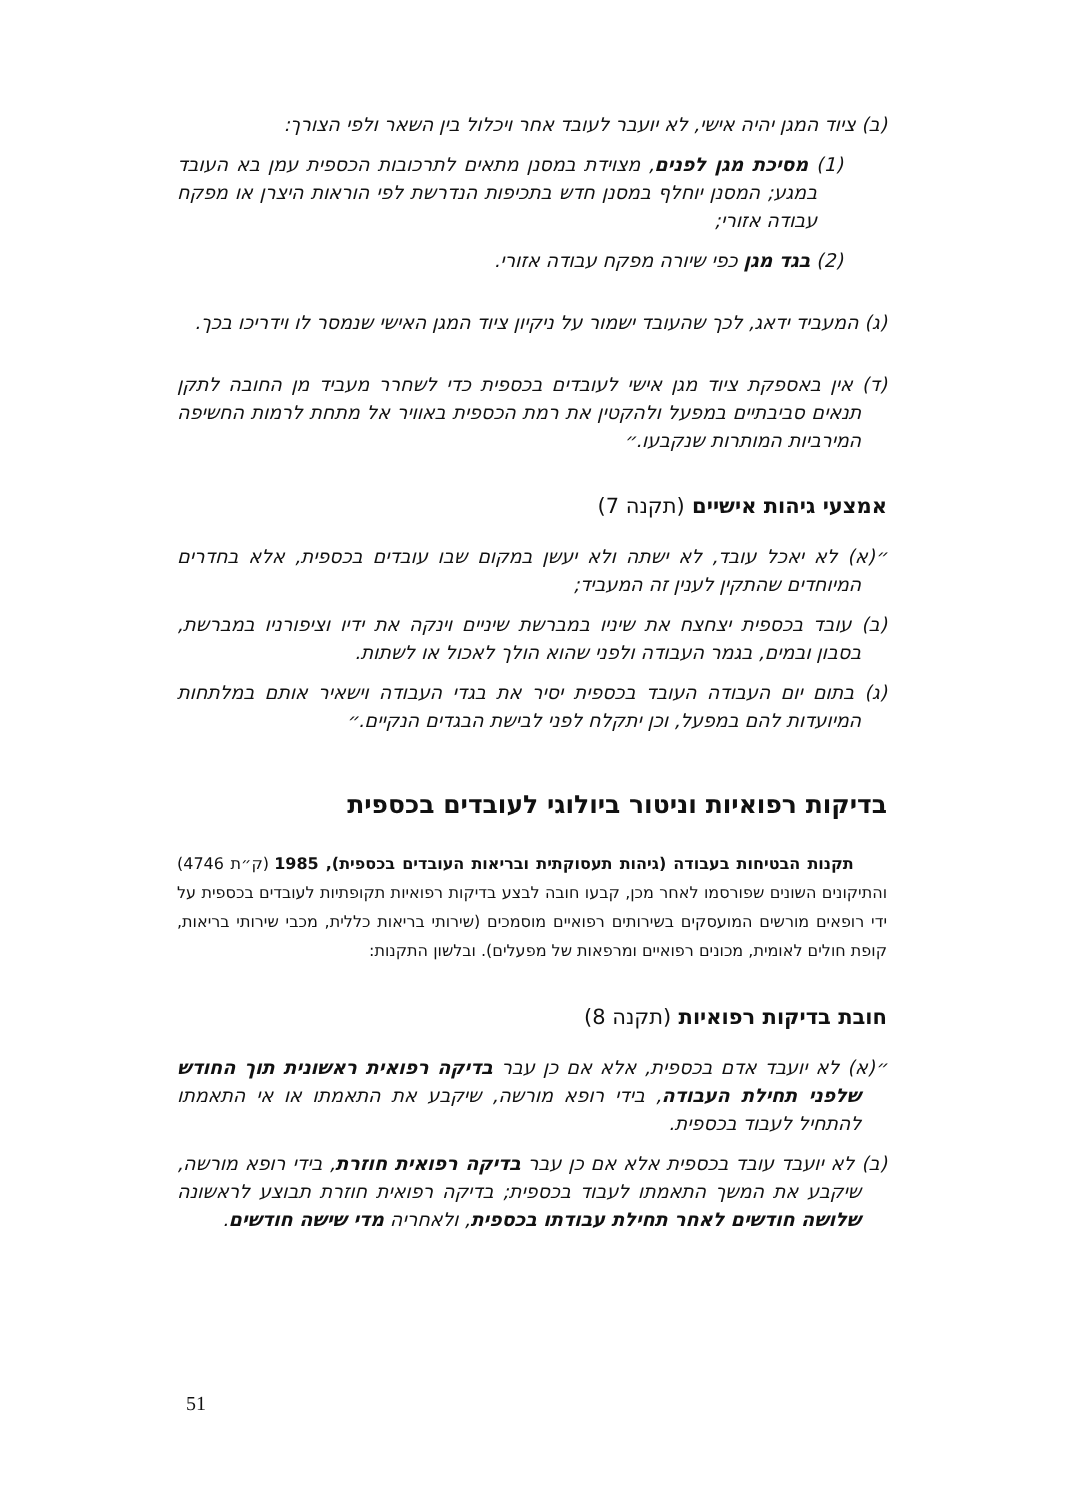(ב) ציוד המגן יהיה אישי, לא יועבר לעובד אחר ויכלול בין השאר ולפי הצורך:
(1) מסיכת מגן לפנים, מצוידת במסנן מתאים לתרכובות הכספית עמן בא העובד במגע; המסנן יוחלף במסנן חדש בתכיפות הנדרשת לפי הוראות היצרן או מפקח עבודה אזורי;
(2) בגד מגן כפי שיורה מפקח עבודה אזורי.
(ג) המעביד ידאג, לכך שהעובד ישמור על ניקיון ציוד המגן האישי שנמסר לו וידריכו בכך.
(ד) אין באספקת ציוד מגן אישי לעובדים בכספית כדי לשחרר מעביד מן החובה לתקן תנאים סביבתיים במפעל ולהקטין את רמת הכספית באוויר אל מתחת לרמות החשיפה המירביות המותרות שנקבעו.״
אמצעי גיהות אישיים (תקנה 7)
״(א) לא יאכל עובד, לא ישתה ולא יעשן במקום שבו עובדים בכספית, אלא בחדרים המיוחדים שהתקין לענין זה המעביד;
(ב) עובד בכספית יצחצח את שיניו במברשת שיניים וינקה את ידיו וציפורניו במברשת, בסבון ובמים, בגמר העבודה ולפני שהוא הולך לאכול או לשתות.
(ג) בתום יום העבודה העובד בכספית יסיר את בגדי העבודה וישאיר אותם במלתחות המיועדות להם במפעל, וכן יתקלח לפני לבישת הבגדים הנקיים.״
בדיקות רפואיות וניטור ביולוגי לעובדים בכספית
תקנות הבטיחות בעבודה (גיהות תעסוקתית ובריאות העובדים בכספית), 1985 (ק״ת 4746) והתיקונים השונים שפורסמו לאחר מכן, קבעו חובה לבצע בדיקות רפואיות תקופתיות לעובדים בכספית על ידי רופאים מורשים המועסקים בשירותים רפואיים מוסמכים (שירותי בריאות כללית, מכבי שירותי בריאות, קופת חולים לאומית, מכונים רפואיים ומרפאות של מפעלים). ובלשון התקנות:
חובת בדיקות רפואיות (תקנה 8)
״(א) לא יועבד אדם בכספית, אלא אם כן עבר בדיקה רפואית ראשונית תוך החודש שלפני תחילת העבודה, בידי רופא מורשה, שיקבע את התאמתו או אי התאמתו להתחיל לעבוד בכספית.
(ב) לא יועבד עובד בכספית אלא אם כן עבר בדיקה רפואית חוזרת, בידי רופא מורשה, שיקבע את המשך התאמתו לעבוד בכספית; בדיקה רפואית חוזרת תבוצע לראשונה שלושה חודשים לאחר תחילת עבודתו בכספית, ולאחריה מדי שישה חודשים.
51